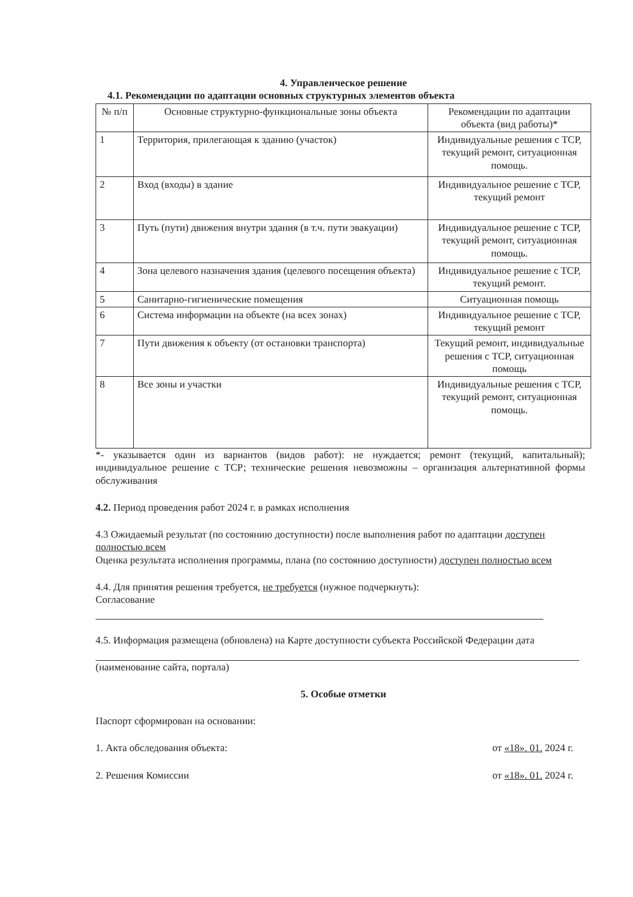4. Управленческое решение
4.1. Рекомендации по адаптации основных структурных элементов объекта
| № п/п | Основные структурно-функциональные зоны объекта | Рекомендации по адаптации объекта (вид работы)* |
| --- | --- | --- |
| 1 | Территория, прилегающая к зданию (участок) | Индивидуальные решения с ТСР, текущий ремонт, ситуационная помощь. |
| 2 | Вход (входы) в здание | Индивидуальное решение с ТСР, текущий ремонт |
| 3 | Путь (пути) движения внутри здания (в т.ч. пути эвакуации) | Индивидуальное решение с ТСР, текущий ремонт, ситуационная помощь. |
| 4 | Зона целевого назначения здания (целевого посещения объекта) | Индивидуальное решение с ТСР, текущий ремонт. |
| 5 | Санитарно-гигиенические помещения | Ситуационная помощь |
| 6 | Система информации на объекте (на всех зонах) | Индивидуальное решение с ТСР, текущий ремонт |
| 7 | Пути движения к объекту (от остановки транспорта) | Текущий ремонт, индивидуальные решения с ТСР, ситуационная помощь |
| 8 | Все зоны и участки | Индивидуальные решения с ТСР, текущий ремонт, ситуационная помощь. |
*- указывается один из вариантов (видов работ): не нуждается; ремонт (текущий, капитальный); индивидуальное решение с ТСР; технические решения невозможны – организация альтернативной формы обслуживания
4.2. Период проведения работ 2024 г. в рамках исполнения
4.3 Ожидаемый результат (по состоянию доступности) после выполнения работ по адаптации доступен полностью всем
Оценка результата исполнения программы, плана (по состоянию доступности) доступен полностью всем
4.4. Для принятия решения требуется, не требуется (нужное подчеркнуть):
Согласование
4.5. Информация размещена (обновлена) на Карте доступности субъекта Российской Федерации дата
(наименование сайта, портала)
5. Особые отметки
Паспорт сформирован на основании:
1. Акта обследования объекта: от «18». 01. 2024 г.
2. Решения Комиссии от «18». 01. 2024 г.